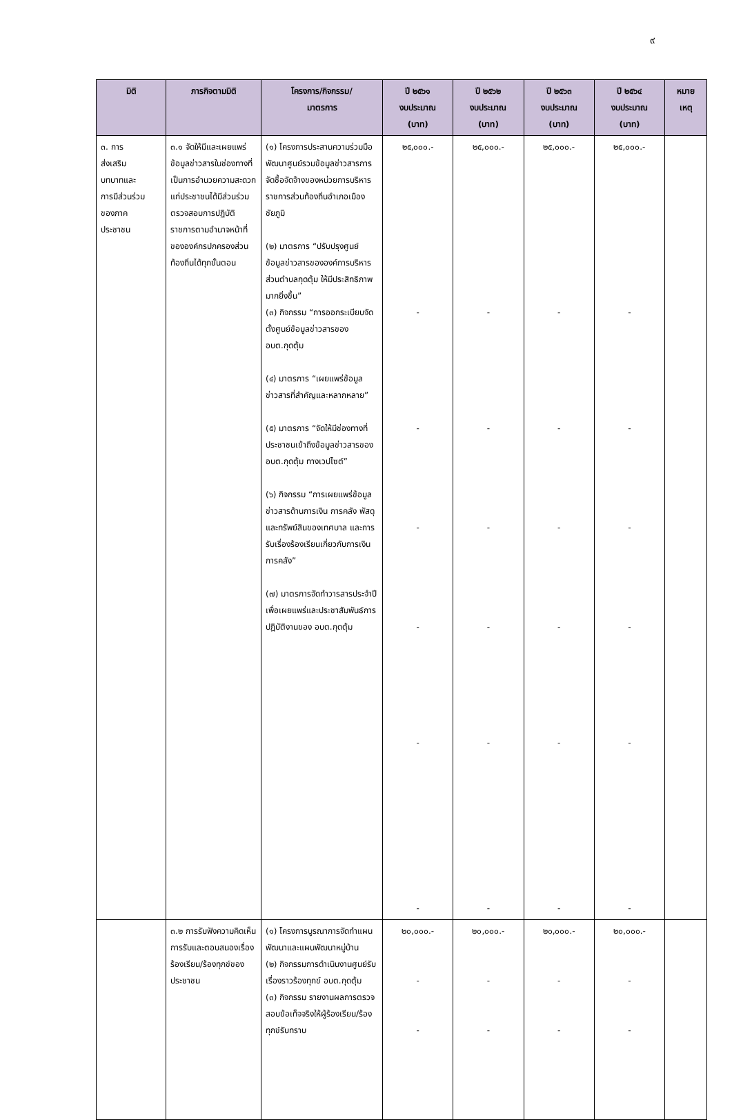๙
| มิติ | ภารกิจตามมิติ | โครงการ/กิจกรรม/ มาตรการ | ปี ๒๕๖๑ งบประมาณ (บาท) | ปี ๒๕๖๒ งบประมาณ (บาท) | ปี ๒๕๖๓ งบประมาณ (บาท) | ปี ๒๕๖๔ งบประมาณ (บาท) | หมาย เหตุ |
| --- | --- | --- | --- | --- | --- | --- | --- |
| ๓. การ ส่งเสริม บทบาทและ การมีส่วนร่วม ของภาค ประชาชน | ๓.๑ จัดให้มีและเผยแพร่ข้อมูลข่าวสารในช่องทางที่เป็นการอำนวยความสะดวกแก่ประชาชนได้มีส่วนร่วมตรวจสอบการปฏิบัติราชการตามอำนาจหน้าที่ขององค์กรปกครองส่วนท้องถิ่นได้ทุกขั้นตอน | (๑) โครงการประสานความร่วมมือพัฒนาศูนย์รวมข้อมูลข่าวสารการจัดซื้อจัดจ้างของหน่วยการบริหารราชการส่วนท้องถิ่นอำเภอเมืองชัยภูมิ (๒) มาตรการ “ปรับปรุงศูนย์ข้อมูลข่าวสารขององค์การบริหารส่วนตำบลกุดตุ้ม ให้มีประสิทธิภาพมากยิ่งขึ้น” (๓) กิจกรรม “การออกระเบียบจัดตั้งศูนย์ข้อมูลข่าวสารของ อบต.กุดตุ้ม (๔) มาตรการ “เผยแพร่ข้อมูลข่าวสารที่สำคัญและหลากหลาย” (๕) มาตรการ “จัดให้มีช่องทางที่ประชาชนเข้าถึงข้อมูลข่าวสารของ อบต.กุดตุ้ม ทางเวปไซต์” (๖) กิจกรรม “การเผยแพร่ข้อมูลข่าวสารด้านการเงิน การคลัง พัสดุ และทรัพย์สินของเทศบาล และการรับเรื่องร้องเรียนเกี่ยวกับการเงินการคลัง” (๗) มาตรการจัดทำวารสารประจำปี เพื่อเผยแพร่และประชาสัมพันธ์การปฏิบัติงานของ อบต.กุดตุ้ม | ๒๕,๐๐๐.- - - - - - - | ๒๕,๐๐๐.- - - - - - - | ๒๕,๐๐๐.- - - - - - - | ๒๕,๐๐๐.- - - - - - - | |
| | ๓.๒ การรับฟังความคิดเห็น การรับและตอบสนองเรื่องร้องเรียน/ร้องทุกข์ของประชาชน | (๑) โครงการบูรณาการจัดทำแผนพัฒนาและแผนพัฒนาหมู่บ้าน (๒) กิจกรรมการดำเนินงานศูนย์รับเรื่องราวร้องทุกข์ อบต.กุดตุ้ม (๓) กิจกรรม รายงานผลการตรวจสอบข้อเท็จจริงให้ผู้ร้องเรียน/ร้องทุกข์รับทราบ | ๒๐,๐๐๐.- - - | ๒๐,๐๐๐.- - - | ๒๐,๐๐๐.- - - | ๒๐,๐๐๐.- - - | |